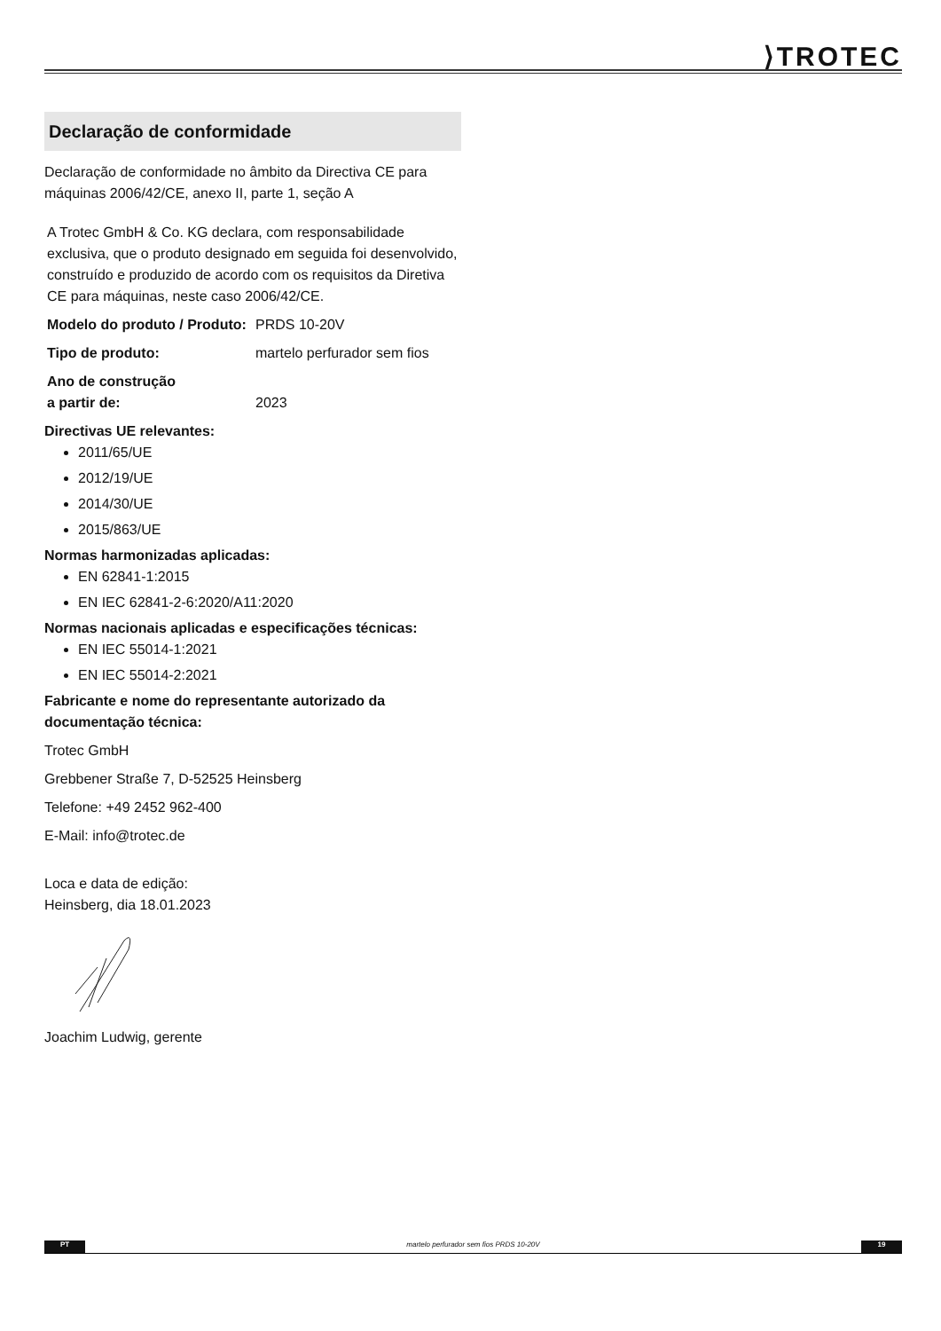⟩TROTEC
Declaração de conformidade
Declaração de conformidade no âmbito da Directiva CE para máquinas 2006/42/CE, anexo II, parte 1, seção A
A Trotec GmbH & Co. KG declara, com responsabilidade exclusiva, que o produto designado em seguida foi desenvolvido, construído e produzido de acordo com os requisitos da Diretiva CE para máquinas, neste caso 2006/42/CE.
Modelo do produto / Produto: PRDS 10-20V
Tipo de produto: martelo perfurador sem fios
Ano de construção
a partir de: 2023
Directivas UE relevantes:
2011/65/UE
2012/19/UE
2014/30/UE
2015/863/UE
Normas harmonizadas aplicadas:
EN 62841-1:2015
EN IEC 62841-2-6:2020/A11:2020
Normas nacionais aplicadas e especificações técnicas:
EN IEC 55014-1:2021
EN IEC 55014-2:2021
Fabricante e nome do representante autorizado da documentação técnica:
Trotec GmbH
Grebbener Straße 7, D-52525 Heinsberg
Telefone: +49 2452 962-400
E-Mail: info@trotec.de
Loca e data de edição:
Heinsberg, dia 18.01.2023
Joachim Ludwig, gerente
PT martelo perfurador sem fios PRDS 10-20V 19